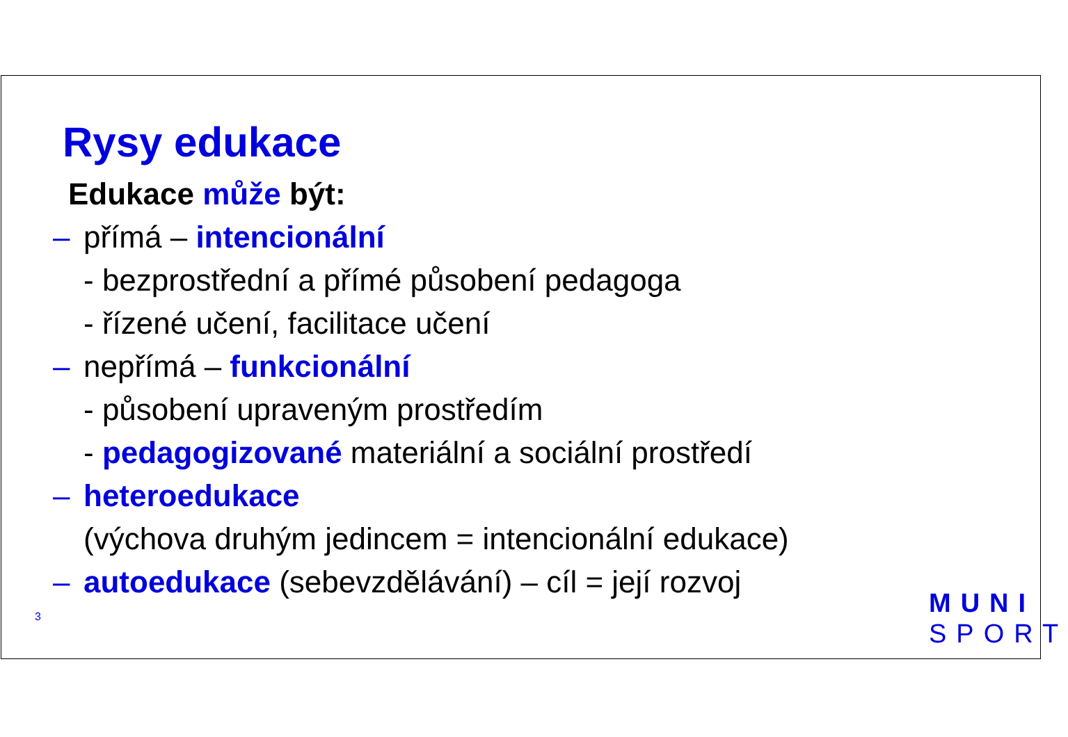Rysy edukace
Edukace může být:
– přímá – intencionální
- bezprostřední a přímé působení pedagoga
- řízené učení, facilitace učení
– nepřímá – funkcionální
- působení upraveným prostředím
- pedagogizované materiální a sociální prostředí
– heteroedukace
(výchova druhým jedincem = intencionální edukace)
– autoedukace (sebevzdělávání) – cíl = její rozvoj
3
MUNI
SPORT